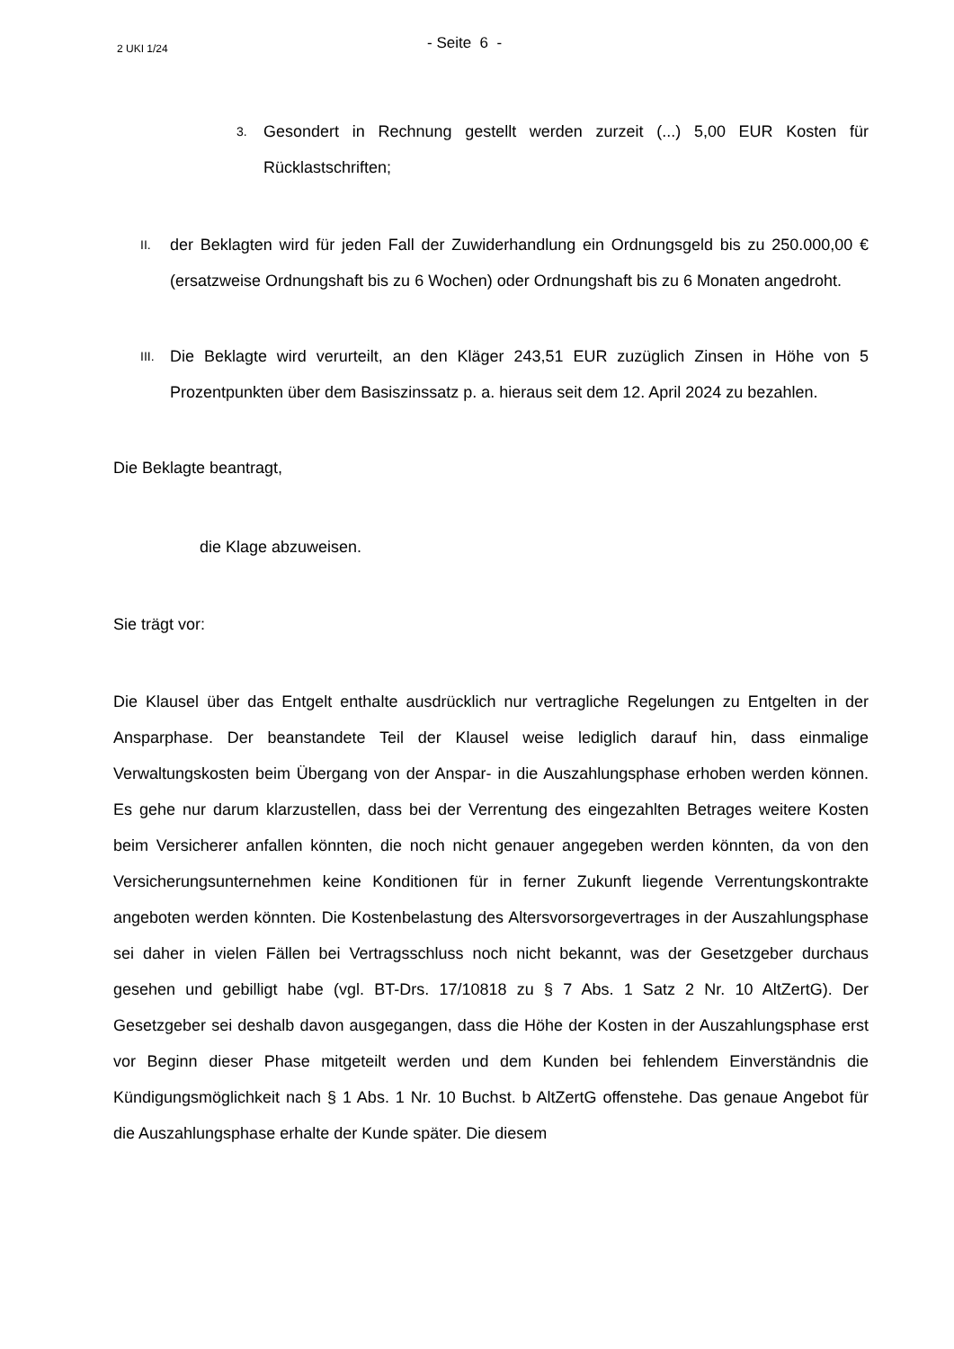2 UKI 1/24
- Seite 6 -
3.
Gesondert in Rechnung gestellt werden zurzeit (...) 5,00 EUR Kosten für Rücklastschriften;
II.
der Beklagten wird für jeden Fall der Zuwiderhandlung ein Ordnungsgeld bis zu 250.000,00 € (ersatzweise Ordnungshaft bis zu 6 Wochen) oder Ordnungshaft bis zu 6 Monaten angedroht.
III.
Die Beklagte wird verurteilt, an den Kläger 243,51 EUR zuzüglich Zinsen in Höhe von 5 Prozentpunkten über dem Basiszinssatz p. a. hieraus seit dem 12. April 2024 zu bezahlen.
Die Beklagte beantragt,
die Klage abzuweisen.
Sie trägt vor:
Die Klausel über das Entgelt enthalte ausdrücklich nur vertragliche Regelungen zu Entgelten in der Ansparphase. Der beanstandete Teil der Klausel weise lediglich darauf hin, dass einmalige Verwaltungskosten beim Übergang von der Anspar- in die Auszahlungsphase erhoben werden können. Es gehe nur darum klarzustellen, dass bei der Verrentung des eingezahlten Betrages weitere Kosten beim Versicherer anfallen könnten, die noch nicht genauer angegeben werden könnten, da von den Versicherungsunternehmen keine Konditionen für in ferner Zukunft liegende Verrentungskontrakte angeboten werden könnten. Die Kostenbelastung des Altersvorsorgevertrages in der Auszahlungsphase sei daher in vielen Fällen bei Vertragsschluss noch nicht bekannt, was der Gesetzgeber durchaus gesehen und gebilligt habe (vgl. BT-Drs. 17/10818 zu § 7 Abs. 1 Satz 2 Nr. 10 AltZertG). Der Gesetzgeber sei deshalb davon ausgegangen, dass die Höhe der Kosten in der Auszahlungsphase erst vor Beginn dieser Phase mitgeteilt werden und dem Kunden bei fehlendem Einverständnis die Kündigungsmöglichkeit nach § 1 Abs. 1 Nr. 10 Buchst. b AltZertG offenstehe. Das genaue Angebot für die Auszahlungsphase erhalte der Kunde später. Die diesem